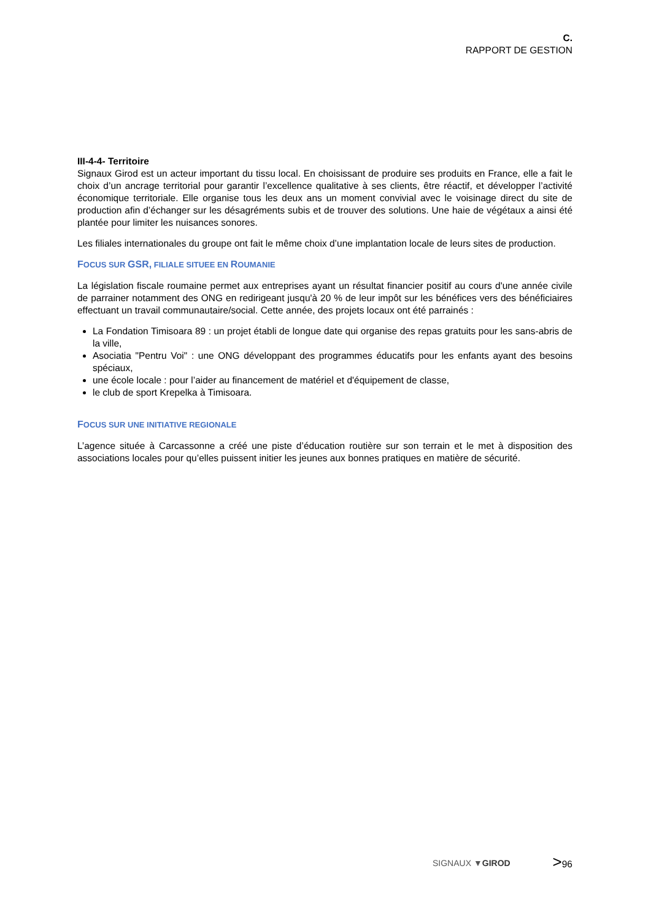C.
RAPPORT DE GESTION
III-4-4- Territoire
Signaux Girod est un acteur important du tissu local. En choisissant de produire ses produits en France, elle a fait le choix d’un ancrage territorial pour garantir l’excellence qualitative à ses clients, être réactif, et développer l’activité économique territoriale. Elle organise tous les deux ans un moment convivial avec le voisinage direct du site de production afin d’échanger sur les désagréments subis et de trouver des solutions. Une haie de végétaux a ainsi été plantée pour limiter les nuisances sonores.
Les filiales internationales du groupe ont fait le même choix d’une implantation locale de leurs sites de production.
FOCUS SUR GSR, FILIALE SITUEE EN ROUMANIE
La législation fiscale roumaine permet aux entreprises ayant un résultat financier positif au cours d'une année civile de parrainer notamment des ONG en redirigeant jusqu'à 20 % de leur impôt sur les bénéfices vers des bénéficiaires effectuant un travail communautaire/social. Cette année, des projets locaux ont été parrainés :
La Fondation Timisoara 89 : un projet établi de longue date qui organise des repas gratuits pour les sans-abris de la ville,
Asociatia "Pentru Voi" : une ONG développant des programmes éducatifs pour les enfants ayant des besoins spéciaux,
une école locale : pour l’aider au financement de matériel et d'équipement de classe,
le club de sport Krepelka à Timisoara.
FOCUS SUR UNE INITIATIVE REGIONALE
L’agence située à Carcassonne a créé une piste d’éducation routière sur son terrain et le met à disposition des associations locales pour qu’elles puissent initier les jeunes aux bonnes pratiques en matière de sécurité.
SIGNAUX ▼GIROD >96